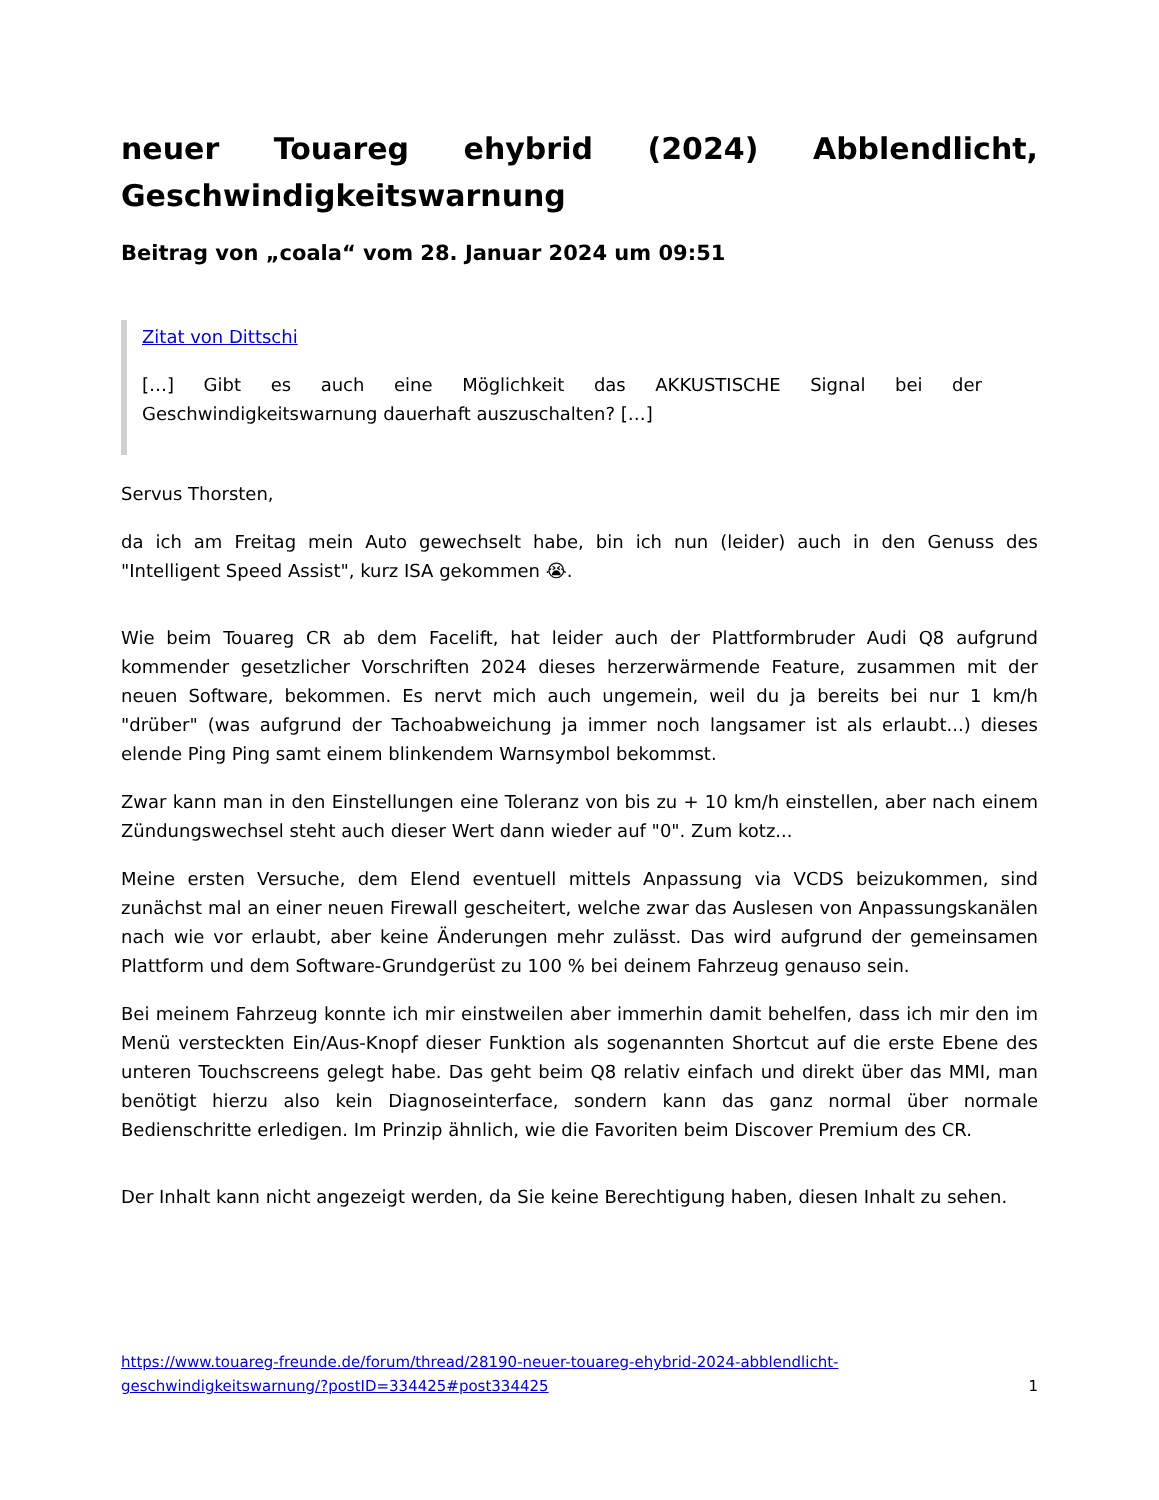neuer Touareg ehybrid (2024) Abblendlicht, Geschwindigkeitswarnung
Beitrag von „coala“ vom 28. Januar 2024 um 09:51
Zitat von Dittschi
[…] Gibt es auch eine Möglichkeit das AKKUSTISCHE Signal bei der Geschwindigkeitswarnung dauerhaft auszuschalten? […]
Servus Thorsten,
da ich am Freitag mein Auto gewechselt habe, bin ich nun (leider) auch in den Genuss des "Intelligent Speed Assist", kurz ISA gekommen 😭.
Wie beim Touareg CR ab dem Facelift, hat leider auch der Plattformbruder Audi Q8 aufgrund kommender gesetzlicher Vorschriften 2024 dieses herzerwärmende Feature, zusammen mit der neuen Software, bekommen. Es nervt mich auch ungemein, weil du ja bereits bei nur 1 km/h "drüber" (was aufgrund der Tachoabweichung ja immer noch langsamer ist als erlaubt...) dieses elende Ping Ping samt einem blinkendem Warnsymbol bekommst.
Zwar kann man in den Einstellungen eine Toleranz von bis zu + 10 km/h einstellen, aber nach einem Zündungswechsel steht auch dieser Wert dann wieder auf "0". Zum kotz...
Meine ersten Versuche, dem Elend eventuell mittels Anpassung via VCDS beizukommen, sind zunächst mal an einer neuen Firewall gescheitert, welche zwar das Auslesen von Anpassungskanälen nach wie vor erlaubt, aber keine Änderungen mehr zulässt. Das wird aufgrund der gemeinsamen Plattform und dem Software-Grundgerüst zu 100 % bei deinem Fahrzeug genauso sein.
Bei meinem Fahrzeug konnte ich mir einstweilen aber immerhin damit behelfen, dass ich mir den im Menü versteckten Ein/Aus-Knopf dieser Funktion als sogenannten Shortcut auf die erste Ebene des unteren Touchscreens gelegt habe. Das geht beim Q8 relativ einfach und direkt über das MMI, man benötigt hierzu also kein Diagnoseinterface, sondern kann das ganz normal über normale Bedienschritte erledigen. Im Prinzip ähnlich, wie die Favoriten beim Discover Premium des CR.
Der Inhalt kann nicht angezeigt werden, da Sie keine Berechtigung haben, diesen Inhalt zu sehen.
https://www.touareg-freunde.de/forum/thread/28190-neuer-touareg-ehybrid-2024-abblendlicht-
geschwindigkeitswarnung/?postID=334425#post334425 1